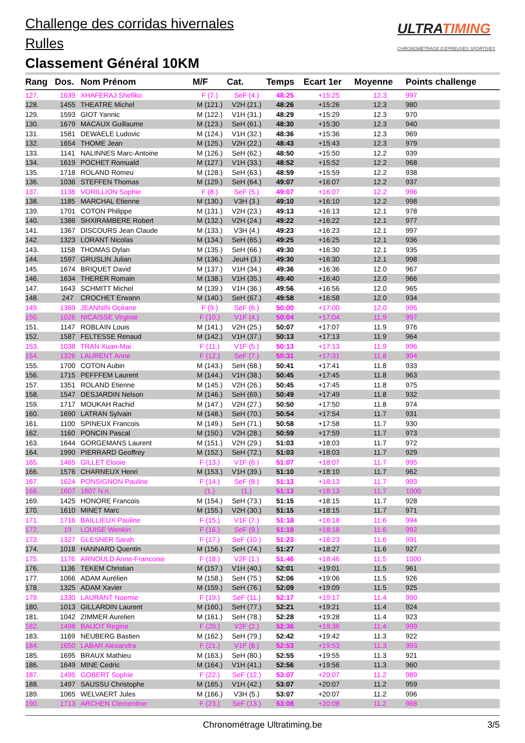Challenge des corridas hivernales
Rulles
Classement Général 10KM
ULTRATIMING
CHRONOMÉTRAGE D'ÉPREUVES SPORTIVES
| Rang | Dos. | Nom Prénom | M/F | Cat. | Temps | Ecart 1er | Moyenne | Points challenge |
| --- | --- | --- | --- | --- | --- | --- | --- | --- |
| 127. | 1639 | XHAFERAJ Shefiko | F (7.) | SeF (4.) | 48:25 | +15:25 | 12.3 | 997 |
| 128. | 1455 | THEATRE Michel | M (121.) | V2H (21.) | 48:26 | +15:26 | 12.3 | 980 |
| 129. | 1593 | GIOT Yannic | M (122.) | V1H (31.) | 48:29 | +15:29 | 12.3 | 970 |
| 130. | 1679 | MACAUX Guillaume | M (123.) | SeH (61.) | 48:30 | +15:30 | 12.3 | 940 |
| 131. | 1581 | DEWAELE Ludovic | M (124.) | V1H (32.) | 48:36 | +15:36 | 12.3 | 969 |
| 132. | 1654 | THOME Jean | M (125.) | V2H (22.) | 48:43 | +15:43 | 12.3 | 979 |
| 133. | 1141 | NALINNES Marc-Antoine | M (126.) | SeH (62.) | 48:50 | +15:50 | 12.2 | 939 |
| 134. | 1619 | POCHET Romuald | M (127.) | V1H (33.) | 48:52 | +15:52 | 12.2 | 968 |
| 135. | 1718 | ROLAND Romeu | M (128.) | SeH (63.) | 48:59 | +15:59 | 12.2 | 938 |
| 136. | 1036 | STEFFEN Thomas | M (129.) | SeH (64.) | 49:07 | +16:07 | 12.2 | 937 |
| 137. | 1138 | VORILLION Sophie | F (8.) | SeF (5.) | 49:07 | +16:07 | 12.2 | 996 |
| 138. | 1185 | MARCHAL Etienne | M (130.) | V3H (3.) | 49:10 | +16:10 | 12.2 | 998 |
| 139. | 1701 | COTON Philippe | M (131.) | V2H (23.) | 49:13 | +16:13 | 12.1 | 978 |
| 140. | 1386 | SHXIRAMBERE Robert | M (132.) | V2H (24.) | 49:22 | +16:22 | 12.1 | 977 |
| 141. | 1367 | DISCOURS Jean Claude | M (133.) | V3H (4.) | 49:23 | +16:23 | 12.1 | 997 |
| 142. | 1323 | LORANT Nicolas | M (134.) | SeH (65.) | 49:25 | +16:25 | 12.1 | 936 |
| 143. | 1158 | THOMAS Dylan | M (135.) | SeH (66.) | 49:30 | +16:30 | 12.1 | 935 |
| 144. | 1597 | GRUSLIN Julian | M (136.) | JeuH (3.) | 49:30 | +16:30 | 12.1 | 998 |
| 145. | 1674 | BRIQUET David | M (137.) | V1H (34.) | 49:36 | +16:36 | 12.0 | 967 |
| 146. | 1634 | THERER Romain | M (138.) | V1H (35.) | 49:40 | +16:40 | 12.0 | 966 |
| 147. | 1643 | SCHMITT Michel | M (139.) | V1H (36.) | 49:56 | +16:56 | 12.0 | 965 |
| 148. | 247 | CROCHET Erwann | M (140.) | SeH (67.) | 49:58 | +16:58 | 12.0 | 934 |
| 149. | 1369 | JEANNIN Océane | F (9.) | SeF (6.) | 50:00 | +17:00 | 12.0 | 995 |
| 150. | 1026 | NICAISSE Virginie | F (10.) | V1F (4.) | 50:04 | +17:04 | 11.9 | 997 |
| 151. | 1147 | ROBLAIN Louis | M (141.) | V2H (25.) | 50:07 | +17:07 | 11.9 | 976 |
| 152. | 1587 | FELTESSE Renaud | M (142.) | V1H (37.) | 50:13 | +17:13 | 11.9 | 964 |
| 153. | 1038 | TRAN Xuan-Mai | F (11.) | V1F (5.) | 50:13 | +17:13 | 11.9 | 996 |
| 154. | 1326 | LAURENT Anne | F (12.) | SeF (7.) | 50:31 | +17:31 | 11.8 | 994 |
| 155. | 1700 | COTON Aubin | M (143.) | SeH (68.) | 50:41 | +17:41 | 11.8 | 933 |
| 156. | 1715 | PEFFFEM Laurent | M (144.) | V1H (38.) | 50:45 | +17:45 | 11.8 | 963 |
| 157. | 1351 | ROLAND Etienne | M (145.) | V2H (26.) | 50:45 | +17:45 | 11.8 | 975 |
| 158. | 1547 | DESJARDIN Nelson | M (146.) | SeH (69.) | 50:49 | +17:49 | 11.8 | 932 |
| 159. | 1717 | MOUKAH Rachid | M (147.) | V2H (27.) | 50:50 | +17:50 | 11.8 | 974 |
| 160. | 1690 | LATRAN Sylvain | M (148.) | SeH (70.) | 50:54 | +17:54 | 11.7 | 931 |
| 161. | 1100 | SPINEUX Francois | M (149.) | SeH (71.) | 50:58 | +17:58 | 11.7 | 930 |
| 162. | 1160 | PONCIN Pascal | M (150.) | V2H (28.) | 50:59 | +17:59 | 11.7 | 973 |
| 163. | 1644 | GORGEMANS Laurent | M (151.) | V2H (29.) | 51:03 | +18:03 | 11.7 | 972 |
| 164. | 1990 | PIERRARD Geoffrey | M (152.) | SeH (72.) | 51:03 | +18:03 | 11.7 | 929 |
| 165. | 1465 | GILLET Elooie | F (13.) | V1F (6.) | 51:07 | +18:07 | 11.7 | 995 |
| 166. | 1576 | CHARNEUX Henri | M (153.) | V1H (39.) | 51:10 | +18:10 | 11.7 | 962 |
| 167. | 1624 | PONSIGNON Pauline | F (14.) | SeF (8.) | 51:13 | +18:13 | 11.7 | 993 |
| 168. | 1607 | 1607 N.n. | (1.) | (1.) | 51:13 | +18:13 | 11.7 | 1000 |
| 169. | 1425 | HONORE Francois | M (154.) | SeH (73.) | 51:15 | +18:15 | 11.7 | 928 |
| 170. | 1610 | MINET Marc | M (155.) | V2H (30.) | 51:15 | +18:15 | 11.7 | 971 |
| 171. | 1716 | BAILLIEUX Pauline | F (15.) | V1F (7.) | 51:18 | +18:18 | 11.6 | 994 |
| 172. | 19 | LOUISE Wenkin | F (16.) | SeF (9.) | 51:18 | +18:18 | 11.6 | 992 |
| 173. | 1327 | GLESNER Sarah | F (17.) | SeF (10.) | 51:23 | +18:23 | 11.6 | 991 |
| 174. | 1018 | HANNARD Quentin | M (156.) | SeH (74.) | 51:27 | +18:27 | 11.6 | 927 |
| 175. | 1176 | ARNOULD Anne-Francoise | F (18.) | V2F (1.) | 51:46 | +18:46 | 11.5 | 1000 |
| 176. | 1136 | TEKEM Christian | M (157.) | V1H (40.) | 52:01 | +19:01 | 11.5 | 961 |
| 177. | 1066 | ADAM Aurélien | M (158.) | SeH (75.) | 52:06 | +19:06 | 11.5 | 926 |
| 178. | 1325 | ADAM Xavier | M (159.) | SeH (76.) | 52:09 | +19:09 | 11.5 | 925 |
| 179. | 1330 | LAURANT Noemie | F (19.) | SeF (11.) | 52:17 | +19:17 | 11.4 | 990 |
| 180. | 1013 | GILLARDIN Laurent | M (160.) | SeH (77.) | 52:21 | +19:21 | 11.4 | 924 |
| 181. | 1042 | ZIMMER Aurelien | M (161.) | SeH (78.) | 52:28 | +19:28 | 11.4 | 923 |
| 182. | 1498 | BAIJOT Regine | F (20.) | V2F (2.) | 52:36 | +19:36 | 11.4 | 999 |
| 183. | 1169 | NEUBERG Bastien | M (162.) | SeH (79.) | 52:42 | +19:42 | 11.3 | 922 |
| 184. | 1650 | LABAR Alexandra | F (21.) | V1F (8.) | 52:53 | +19:53 | 11.3 | 993 |
| 185. | 1695 | BRAUX Mathieu | M (163.) | SeH (80.) | 52:55 | +19:55 | 11.3 | 921 |
| 186. | 1649 | MINE Cedric | M (164.) | V1H (41.) | 52:56 | +19:56 | 11.3 | 960 |
| 187. | 1495 | GOBERT Sophie | F (22.) | SeF (12.) | 53:07 | +20:07 | 11.2 | 989 |
| 188. | 1497 | SAUSSU Christophe | M (165.) | V1H (42.) | 53:07 | +20:07 | 11.2 | 959 |
| 189. | 1065 | WELVAERT Jules | M (166.) | V3H (5.) | 53:07 | +20:07 | 11.2 | 996 |
| 190. | 1713 | ARCHEN Clementine | F (23.) | SeF (13.) | 53:08 | +20:08 | 11.2 | 988 |
Chronométrage Ultratiming.be 3/5